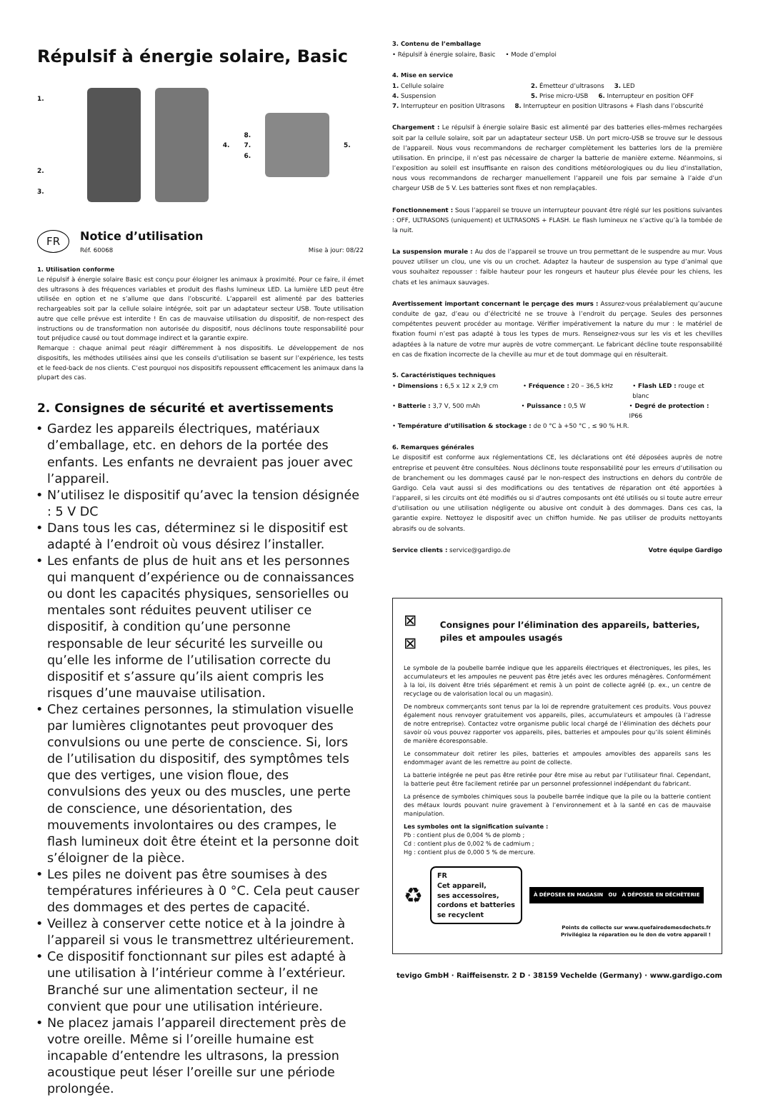Répulsif à énergie solaire, Basic
1.
2.
3.
4.
8.
7.
6.
5.
FR
Notice d’utilisation
Réf. 60068 Mise à jour: 08/22
1. Utilisation conforme
Le répulsif à énergie solaire Basic est conçu pour éloigner les animaux à proximité. Pour ce faire, il émet des ultrasons à des fréquences variables et produit des flashs lumineux LED. La lumière LED peut être utilisée en option et ne s’allume que dans l’obscurité. L’appareil est alimenté par des batteries rechargeables soit par la cellule solaire intégrée, soit par un adaptateur secteur USB. Toute utilisation autre que celle prévue est interdite ! En cas de mauvaise utilisation du dispositif, de non-respect des instructions ou de transformation non autorisée du dispositif, nous déclinons toute responsabilité pour tout préjudice causé ou tout dommage indirect et la garantie expire.
Remarque : chaque animal peut réagir différemment à nos dispositifs. Le développement de nos dispositifs, les méthodes utilisées ainsi que les conseils d’utilisation se basent sur l’expérience, les tests et le feed-back de nos clients. C’est pourquoi nos dispositifs repoussent efficacement les animaux dans la plupart des cas.
2. Consignes de sécurité et avertissements
Gardez les appareils électriques, matériaux d’emballage, etc. en dehors de la portée des enfants. Les enfants ne devraient pas jouer avec l’appareil.
N’utilisez le dispositif qu’avec la tension désignée : 5 V DC
Dans tous les cas, déterminez si le dispositif est adapté à l’endroit où vous désirez l’installer.
Les enfants de plus de huit ans et les personnes qui manquent d’expérience ou de connaissances ou dont les capacités physiques, sensorielles ou mentales sont réduites peuvent utiliser ce dispositif, à condition qu’une personne responsable de leur sécurité les surveille ou qu’elle les informe de l’utilisation correcte du dispositif et s’assure qu’ils aient compris les risques d’une mauvaise utilisation.
Chez certaines personnes, la stimulation visuelle par lumières clignotantes peut provoquer des convulsions ou une perte de conscience. Si, lors de l’utilisation du dispositif, des symptômes tels que des vertiges, une vision floue, des convulsions des yeux ou des muscles, une perte de conscience, une désorientation, des mouvements involontaires ou des crampes, le flash lumineux doit être éteint et la personne doit s’éloigner de la pièce.
Les piles ne doivent pas être soumises à des températures inférieures à 0 °C. Cela peut causer des dommages et des pertes de capacité.
Veillez à conserver cette notice et à la joindre à l’appareil si vous le transmettrez ultérieurement.
Ce dispositif fonctionnant sur piles est adapté à une utilisation à l’intérieur comme à l’extérieur. Branché sur une alimentation secteur, il ne convient que pour une utilisation intérieure.
Ne placez jamais l’appareil directement près de votre oreille. Même si l’oreille humaine est incapable d’entendre les ultrasons, la pression acoustique peut léser l’oreille sur une période prolongée.
3. Contenu de l’emballage
• Répulsif à énergie solaire, Basic • Mode d’emploi
4. Mise en service
1. Cellule solaire 2. Émetteur d’ultrasons 3. LED
4. Suspension 5. Prise micro-USB 6. Interrupteur en position OFF
7. Interrupteur en position Ultrasons 8. Interrupteur en position Ultrasons + Flash dans l’obscurité
Chargement : Le répulsif à énergie solaire Basic est alimenté par des batteries elles-mêmes rechargées soit par la cellule solaire, soit par un adaptateur secteur USB. Un port micro-USB se trouve sur le dessous de l’appareil. Nous vous recommandons de recharger complètement les batteries lors de la première utilisation. En principe, il n’est pas nécessaire de charger la batterie de manière externe. Néanmoins, si l’exposition au soleil est insuffisante en raison des conditions météorologiques ou du lieu d’installation, nous vous recommandons de recharger manuellement l’appareil une fois par semaine à l’aide d’un chargeur USB de 5 V. Les batteries sont fixes et non remplaçables.
Fonctionnement : Sous l’appareil se trouve un interrupteur pouvant être réglé sur les positions suivantes : OFF, ULTRASONS (uniquement) et ULTRASONS + FLASH. Le flash lumineux ne s’active qu’à la tombée de la nuit.
La suspension murale : Au dos de l’appareil se trouve un trou permettant de le suspendre au mur. Vous pouvez utiliser un clou, une vis ou un crochet. Adaptez la hauteur de suspension au type d’animal que vous souhaitez repousser : faible hauteur pour les rongeurs et hauteur plus élevée pour les chiens, les chats et les animaux sauvages.
Avertissement important concernant le perçage des murs : Assurez-vous préalablement qu’aucune conduite de gaz, d’eau ou d’électricité ne se trouve à l’endroit du perçage. Seules des personnes compétentes peuvent procéder au montage. Vérifier impérativement la nature du mur : le matériel de fixation fourni n’est pas adapté à tous les types de murs. Renseignez-vous sur les vis et les chevilles adaptées à la nature de votre mur auprès de votre commerçant. Le fabricant décline toute responsabilité en cas de fixation incorrecte de la cheville au mur et de tout dommage qui en résulterait.
5. Caractéristiques techniques
• Dimensions : 6,5 x 12 x 2,9 cm • Fréquence : 20 – 36,5 kHz • Flash LED : rouge et blanc
• Batterie : 3,7 V, 500 mAh • Puissance : 0,5 W • Degré de protection : IP66
• Température d’utilisation & stockage : de 0 °C à +50 °C , ≤ 90 % H.R.
6. Remarques générales
Le dispositif est conforme aux réglementations CE, les déclarations ont été déposées auprès de notre entreprise et peuvent être consultées. Nous déclinons toute responsabilité pour les erreurs d’utilisation ou de branchement ou les dommages causé par le non-respect des instructions en dehors du contrôle de Gardigo. Cela vaut aussi si des modifications ou des tentatives de réparation ont été apportées à l’appareil, si les circuits ont été modifiés ou si d’autres composants ont été utilisés ou si toute autre erreur d’utilisation ou une utilisation négligente ou abusive ont conduit à des dommages. Dans ces cas, la garantie expire. Nettoyez le dispositif avec un chiffon humide. Ne pas utiliser de produits nettoyants abrasifs ou de solvants.
Service clients : service@gardigo.de Votre équipe Gardigo
⊠ ⊠ Consignes pour l’élimination des appareils, batteries, piles et ampoules usagés
Le symbole de la poubelle barrée indique que les appareils électriques et électroniques, les piles, les accumulateurs et les ampoules ne peuvent pas être jetés avec les ordures ménagères. Conformément à la loi, ils doivent être triés séparément et remis à un point de collecte agréé (p. ex., un centre de recyclage ou de valorisation local ou un magasin).
De nombreux commerçants sont tenus par la loi de reprendre gratuitement ces produits. Vous pouvez également nous renvoyer gratuitement vos appareils, piles, accumulateurs et ampoules (à l’adresse de notre entreprise). Contactez votre organisme public local chargé de l’élimination des déchets pour savoir où vous pouvez rapporter vos appareils, piles, batteries et ampoules pour qu’ils soient éliminés de manière écoresponsable.
Le consommateur doit retirer les piles, batteries et ampoules amovibles des appareils sans les endommager avant de les remettre au point de collecte.
La batterie intégrée ne peut pas être retirée pour être mise au rebut par l’utilisateur final. Cependant, la batterie peut être facilement retirée par un personnel professionnel indépendant du fabricant.
La présence de symboles chimiques sous la poubelle barrée indique que la pile ou la batterie contient des métaux lourds pouvant nuire gravement à l’environnement et à la santé en cas de mauvaise manipulation.
Les symboles ont la signification suivante :
Pb : contient plus de 0,004 % de plomb ;
Cd : contient plus de 0,002 % de cadmium ;
Hg : contient plus de 0,000 5 % de mercure.
♻
FR
Cet appareil,
ses accessoires,
cordons et batteries
se recyclent
À DÉPOSER EN MAGASIN OU À DÉPOSER EN DÉCHÈTERIE
Points de collecte sur www.quefairedemesdechets.fr
Privilégiez la réparation ou le don de votre appareil !
tevigo GmbH · Raiffeisenstr. 2 D · 38159 Vechelde (Germany) · www.gardigo.com